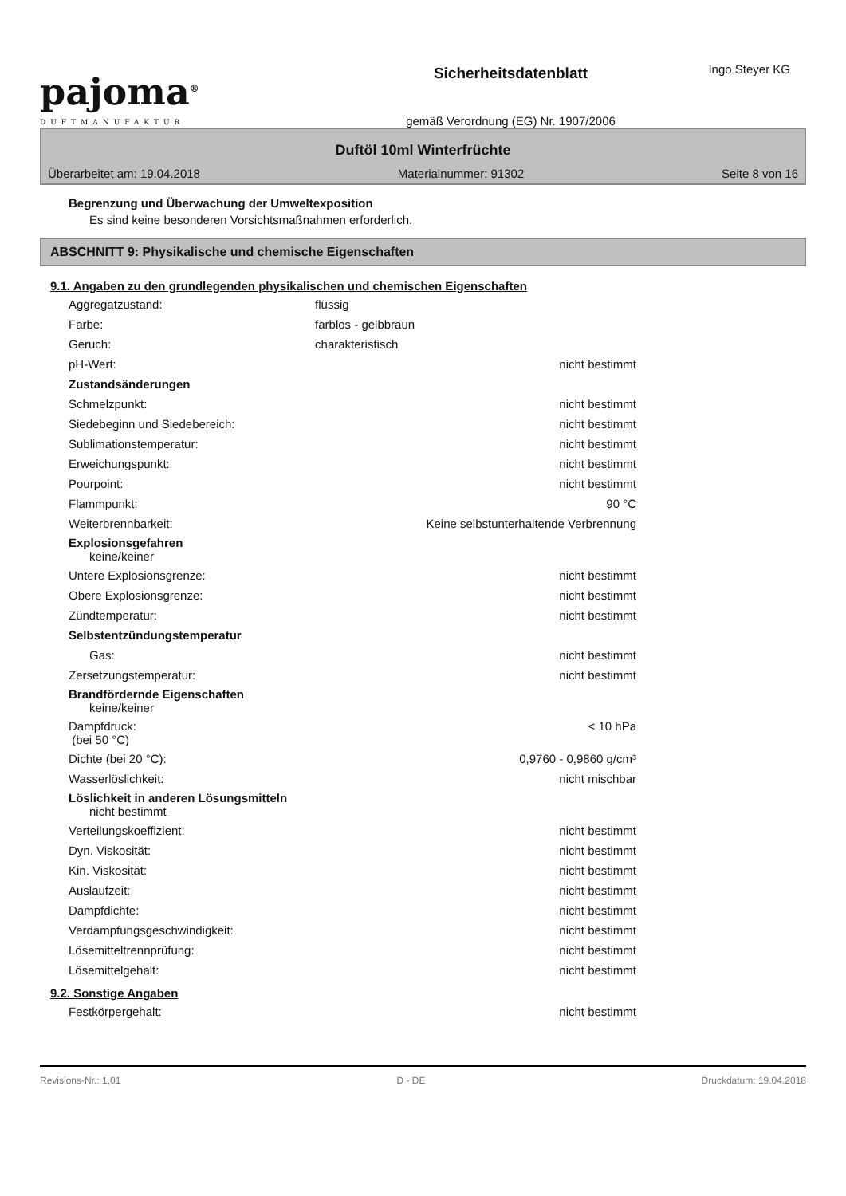Ingo Steyer KG
pajoma<sup>®</sup>
DUFTMANUFAKTUR
Sicherheitsdatenblatt
gemäß Verordnung (EG) Nr. 1907/2006
Duftöl 10ml Winterfrüchte
Überarbeitet am: 19.04.2018 Materialnummer: 91302 Seite 8 von 16
Begrenzung und Überwachung der Umweltexposition
Es sind keine besonderen Vorsichtsmaßnahmen erforderlich.
ABSCHNITT 9: Physikalische und chemische Eigenschaften
9.1. Angaben zu den grundlegenden physikalischen und chemischen Eigenschaften
| Aggregatzustand: | flüssig | |
| Farbe: | farblos - gelbbraun | |
| Geruch: | charakteristisch | |
| pH-Wert: | | nicht bestimmt |
| Zustandsänderungen | | |
| Schmelzpunkt: | | nicht bestimmt |
| Siedebeginn und Siedebereich: | | nicht bestimmt |
| Sublimationstemperatur: | | nicht bestimmt |
| Erweichungspunkt: | | nicht bestimmt |
| Pourpoint: | | nicht bestimmt |
| Flammpunkt: | | 90 °C |
| Weiterbrennbarkeit: | Keine selbstunterhaltende Verbrennung | |
| Explosionsgefahren keine/keiner | | |
| Untere Explosionsgrenze: | | nicht bestimmt |
| Obere Explosionsgrenze: | | nicht bestimmt |
| Zündtemperatur: | | nicht bestimmt |
| Selbstentzündungstemperatur | | |
| Gas: | | nicht bestimmt |
| Zersetzungstemperatur: | | nicht bestimmt |
| Brandfördernde Eigenschaften keine/keiner | | |
| Dampfdruck: (bei 50 °C) | | < 10 hPa |
| Dichte (bei 20 °C): | | 0,9760 - 0,9860 g/cm³ |
| Wasserlöslichkeit: | | nicht mischbar |
| Löslichkeit in anderen Lösungsmitteln nicht bestimmt | | |
| Verteilungskoeffizient: | | nicht bestimmt |
| Dyn. Viskosität: | | nicht bestimmt |
| Kin. Viskosität: | | nicht bestimmt |
| Auslaufzeit: | | nicht bestimmt |
| Dampfdichte: | | nicht bestimmt |
| Verdampfungsgeschwindigkeit: | | nicht bestimmt |
| Lösemitteltrennprüfung: | | nicht bestimmt |
| Lösemittelgehalt: | | nicht bestimmt |
9.2. Sonstige Angaben
| Festkörpergehalt: | | nicht bestimmt |
Revisions-Nr.: 1,01 D - DE Druckdatum: 19.04.2018